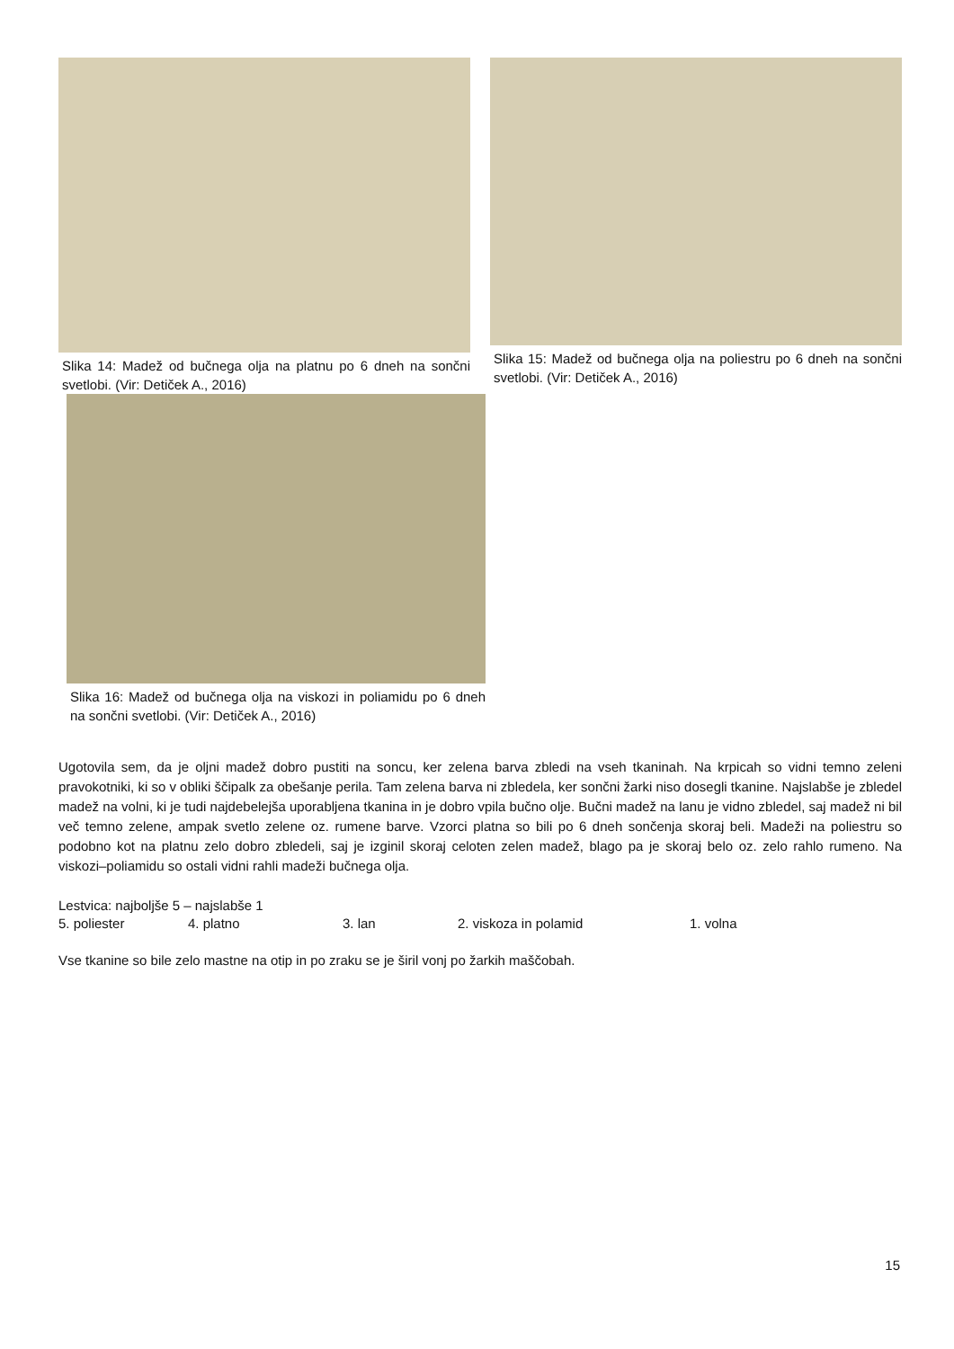Slika 14: Madež od bučnega olja na platnu po 6 dneh na sončni svetlobi. (Vir: Detiček A., 2016)
Slika 15: Madež od bučnega olja na poliestru po 6 dneh na sončni svetlobi. (Vir: Detiček A., 2016)
Slika 16: Madež od bučnega olja na viskozi in poliamidu po 6 dneh na sončni svetlobi. (Vir: Detiček A., 2016)
Ugotovila sem, da je oljni madež dobro pustiti na soncu, ker zelena barva zbledi na vseh tkaninah. Na krpicah so vidni temno zeleni pravokotniki, ki so v obliki ščipalk za obešanje perila. Tam zelena barva ni zbledela, ker sončni žarki niso dosegli tkanine. Najslabše je zbledel madež na volni, ki je tudi najdebelejša uporabljena tkanina in je dobro vpila bučno olje. Bučni madež na lanu je vidno zbledel, saj madež ni bil več temno zelene, ampak svetlo zelene oz. rumene barve. Vzorci platna so bili po 6 dneh sončenja skoraj beli. Madeži na poliestru so podobno kot na platnu zelo dobro zbledeli, saj je izginil skoraj celoten zelen madež, blago pa je skoraj belo oz. zelo rahlo rumeno. Na viskozi–poliamidu so ostali vidni rahli madeži bučnega olja.
Lestvica: najboljše 5 – najslabše 1
5. poliester 4. platno 3. lan 2. viskoza in polamid 1. volna
Vse tkanine so bile zelo mastne na otip in po zraku se je širil vonj po žarkih maščobah.
15